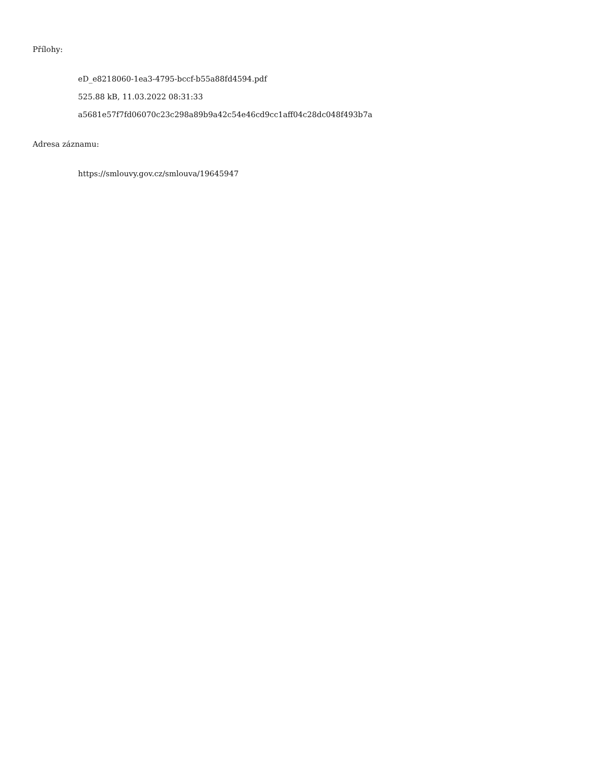Přílohy:
eD_e8218060-1ea3-4795-bccf-b55a88fd4594.pdf
525.88 kB, 11.03.2022 08:31:33
a5681e57f7fd06070c23c298a89b9a42c54e46cd9cc1aff04c28dc048f493b7a
Adresa záznamu:
https://smlouvy.gov.cz/smlouva/19645947